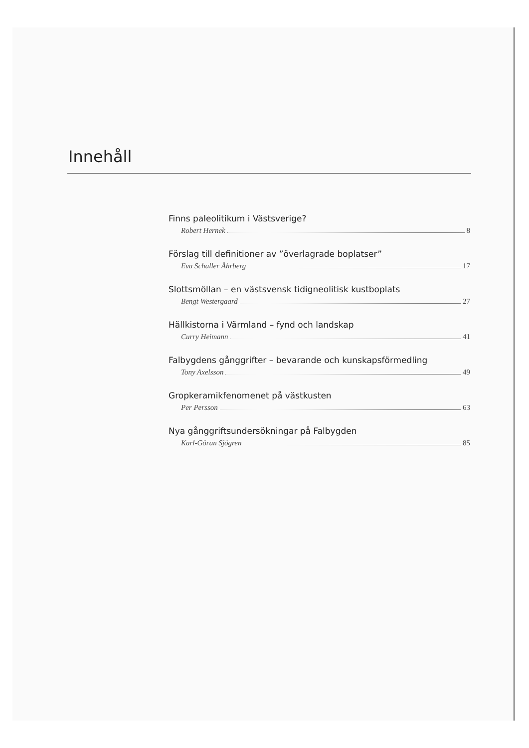Innehåll
Finns paleolitikum i Västsverige?
Robert Hernek 8
Förslag till definitioner av ”överlagrade boplatser”
Eva Schaller Åhrberg 17
Slottsmöllan – en västsvensk tidigneolitisk kustboplats
Bengt Westergaard 27
Hällkistorna i Värmland – fynd och landskap
Curry Heimann 41
Falbygdens gånggrifter – bevarande och kunskapsförmedling
Tony Axelsson 49
Gropkeramikfenomenet på västkusten
Per Persson 63
Nya gånggriftsundersökningar på Falbygden
Karl-Göran Sjögren 85